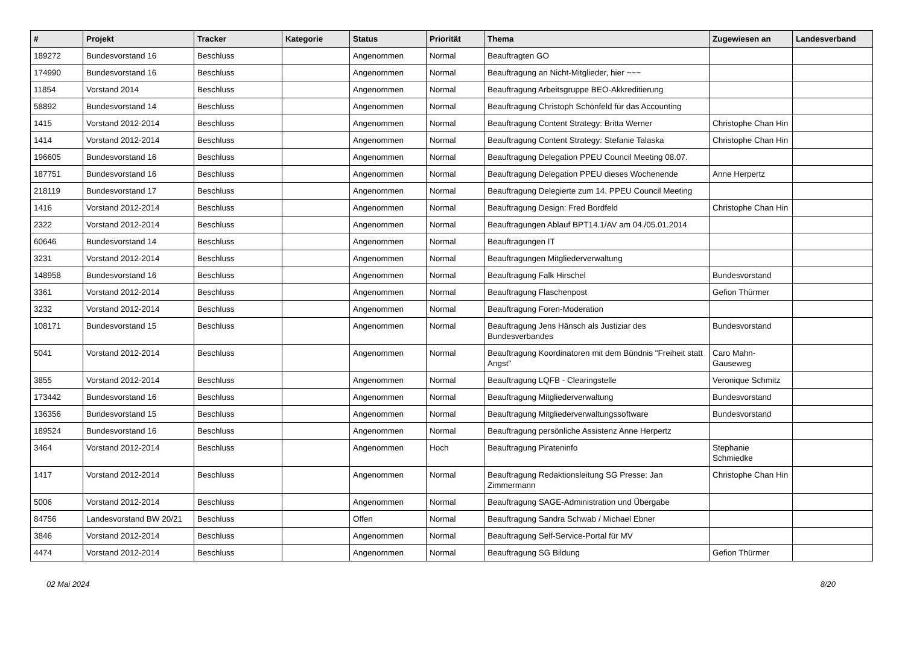| # | Projekt | Tracker | Kategorie | Status | Priorität | Thema | Zugewiesen an | Landesverband |
| --- | --- | --- | --- | --- | --- | --- | --- | --- |
| 189272 | Bundesvorstand 16 | Beschluss | | Angenommen | Normal | Beauftragten GO | | |
| 174990 | Bundesvorstand 16 | Beschluss | | Angenommen | Normal | Beauftragung an Nicht-Mitglieder, hier ~~~ | | |
| 11854 | Vorstand 2014 | Beschluss | | Angenommen | Normal | Beauftragung Arbeitsgruppe BEO-Akkreditierung | | |
| 58892 | Bundesvorstand 14 | Beschluss | | Angenommen | Normal | Beauftragung Christoph Schönfeld für das Accounting | | |
| 1415 | Vorstand 2012-2014 | Beschluss | | Angenommen | Normal | Beauftragung Content Strategy: Britta Werner | Christophe Chan Hin | |
| 1414 | Vorstand 2012-2014 | Beschluss | | Angenommen | Normal | Beauftragung Content Strategy: Stefanie Talaska | Christophe Chan Hin | |
| 196605 | Bundesvorstand 16 | Beschluss | | Angenommen | Normal | Beauftragung Delegation PPEU Council Meeting 08.07. | | |
| 187751 | Bundesvorstand 16 | Beschluss | | Angenommen | Normal | Beauftragung Delegation PPEU dieses Wochenende | Anne Herpertz | |
| 218119 | Bundesvorstand 17 | Beschluss | | Angenommen | Normal | Beauftragung Delegierte zum 14. PPEU Council Meeting | | |
| 1416 | Vorstand 2012-2014 | Beschluss | | Angenommen | Normal | Beauftragung Design: Fred Bordfeld | Christophe Chan Hin | |
| 2322 | Vorstand 2012-2014 | Beschluss | | Angenommen | Normal | Beauftragungen Ablauf BPT14.1/AV am 04./05.01.2014 | | |
| 60646 | Bundesvorstand 14 | Beschluss | | Angenommen | Normal | Beauftragungen IT | | |
| 3231 | Vorstand 2012-2014 | Beschluss | | Angenommen | Normal | Beauftragungen Mitgliederverwaltung | | |
| 148958 | Bundesvorstand 16 | Beschluss | | Angenommen | Normal | Beauftragung Falk Hirschel | Bundesvorstand | |
| 3361 | Vorstand 2012-2014 | Beschluss | | Angenommen | Normal | Beauftragung Flaschenpost | Gefion Thürmer | |
| 3232 | Vorstand 2012-2014 | Beschluss | | Angenommen | Normal | Beauftragung Foren-Moderation | | |
| 108171 | Bundesvorstand 15 | Beschluss | | Angenommen | Normal | Beauftragung Jens Hänsch als Justiziar des Bundesverbandes | Bundesvorstand | |
| 5041 | Vorstand 2012-2014 | Beschluss | | Angenommen | Normal | Beauftragung Koordinatoren mit dem Bündnis "Freiheit statt Angst" | Caro Mahn-Gauseweg | |
| 3855 | Vorstand 2012-2014 | Beschluss | | Angenommen | Normal | Beauftragung LQFB - Clearingstelle | Veronique Schmitz | |
| 173442 | Bundesvorstand 16 | Beschluss | | Angenommen | Normal | Beauftragung Mitgliederverwaltung | Bundesvorstand | |
| 136356 | Bundesvorstand 15 | Beschluss | | Angenommen | Normal | Beauftragung Mitgliederverwaltungssoftware | Bundesvorstand | |
| 189524 | Bundesvorstand 16 | Beschluss | | Angenommen | Normal | Beauftragung persönliche Assistenz Anne Herpertz | | |
| 3464 | Vorstand 2012-2014 | Beschluss | | Angenommen | Hoch | Beauftragung Pirateninfo | Stephanie Schmiedke | |
| 1417 | Vorstand 2012-2014 | Beschluss | | Angenommen | Normal | Beauftragung Redaktionsleitung SG Presse: Jan Zimmermann | Christophe Chan Hin | |
| 5006 | Vorstand 2012-2014 | Beschluss | | Angenommen | Normal | Beauftragung SAGE-Administration und Übergabe | | |
| 84756 | Landesvorstand BW 20/21 | Beschluss | | Offen | Normal | Beauftragung Sandra Schwab / Michael Ebner | | |
| 3846 | Vorstand 2012-2014 | Beschluss | | Angenommen | Normal | Beauftragung Self-Service-Portal für MV | | |
| 4474 | Vorstand 2012-2014 | Beschluss | | Angenommen | Normal | Beauftragung SG Bildung | Gefion Thürmer | |
02 Mai 2024 8/20